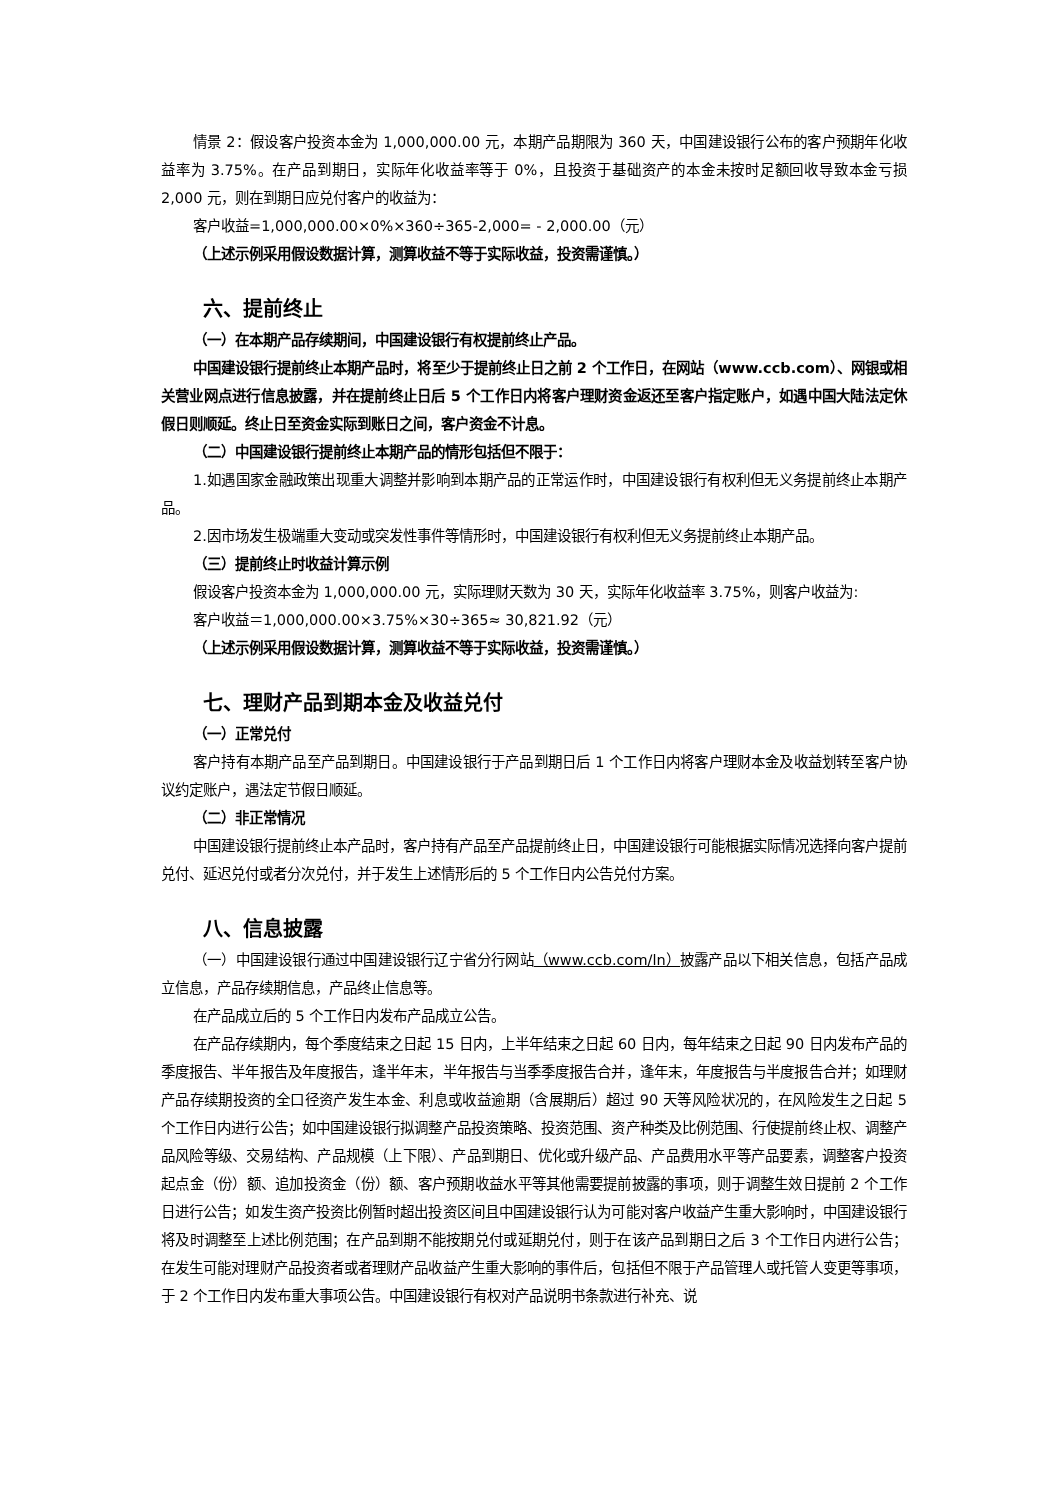情景 2：假设客户投资本金为 1,000,000.00 元，本期产品期限为 360 天，中国建设银行公布的客户预期年化收益率为 3.75%。在产品到期日，实际年化收益率等于 0%，且投资于基础资产的本金未按时足额回收导致本金亏损 2,000 元，则在到期日应兑付客户的收益为：
客户收益=1,000,000.00×0%×360÷365-2,000= - 2,000.00（元）
（上述示例采用假设数据计算，测算收益不等于实际收益，投资需谨慎。）
六、提前终止
（一）在本期产品存续期间，中国建设银行有权提前终止产品。
中国建设银行提前终止本期产品时，将至少于提前终止日之前 2 个工作日，在网站（www.ccb.com）、网银或相关营业网点进行信息披露，并在提前终止日后 5 个工作日内将客户理财资金返还至客户指定账户，如遇中国大陆法定休假日则顺延。终止日至资金实际到账日之间，客户资金不计息。
（二）中国建设银行提前终止本期产品的情形包括但不限于：
1.如遇国家金融政策出现重大调整并影响到本期产品的正常运作时，中国建设银行有权利但无义务提前终止本期产品。
2.因市场发生极端重大变动或突发性事件等情形时，中国建设银行有权利但无义务提前终止本期产品。
（三）提前终止时收益计算示例
假设客户投资本金为 1,000,000.00 元，实际理财天数为 30 天，实际年化收益率 3.75%，则客户收益为:
客户收益＝1,000,000.00×3.75%×30÷365≈ 30,821.92（元）
（上述示例采用假设数据计算，测算收益不等于实际收益，投资需谨慎。）
七、理财产品到期本金及收益兑付
（一）正常兑付
客户持有本期产品至产品到期日。中国建设银行于产品到期日后 1 个工作日内将客户理财本金及收益划转至客户协议约定账户，遇法定节假日顺延。
（二）非正常情况
中国建设银行提前终止本产品时，客户持有产品至产品提前终止日，中国建设银行可能根据实际情况选择向客户提前兑付、延迟兑付或者分次兑付，并于发生上述情形后的 5 个工作日内公告兑付方案。
八、信息披露
（一）中国建设银行通过中国建设银行辽宁省分行网站（www.ccb.com/ln）披露产品以下相关信息，包括产品成立信息，产品存续期信息，产品终止信息等。
在产品成立后的 5 个工作日内发布产品成立公告。
在产品存续期内，每个季度结束之日起 15 日内，上半年结束之日起 60 日内，每年结束之日起 90 日内发布产品的季度报告、半年报告及年度报告，逢半年末，半年报告与当季季度报告合并，逢年末，年度报告与半度报告合并；如理财产品存续期投资的全口径资产发生本金、利息或收益逾期（含展期后）超过 90 天等风险状况的，在风险发生之日起 5 个工作日内进行公告；如中国建设银行拟调整产品投资策略、投资范围、资产种类及比例范围、行使提前终止权、调整产品风险等级、交易结构、产品规模（上下限）、产品到期日、优化或升级产品、产品费用水平等产品要素，调整客户投资起点金（份）额、追加投资金（份）额、客户预期收益水平等其他需要提前披露的事项，则于调整生效日提前 2 个工作日进行公告；如发生资产投资比例暂时超出投资区间且中国建设银行认为可能对客户收益产生重大影响时，中国建设银行将及时调整至上述比例范围；在产品到期不能按期兑付或延期兑付，则于在该产品到期日之后 3 个工作日内进行公告；在发生可能对理财产品投资者或者理财产品收益产生重大影响的事件后，包括但不限于产品管理人或托管人变更等事项，于 2 个工作日内发布重大事项公告。中国建设银行有权对产品说明书条款进行补充、说